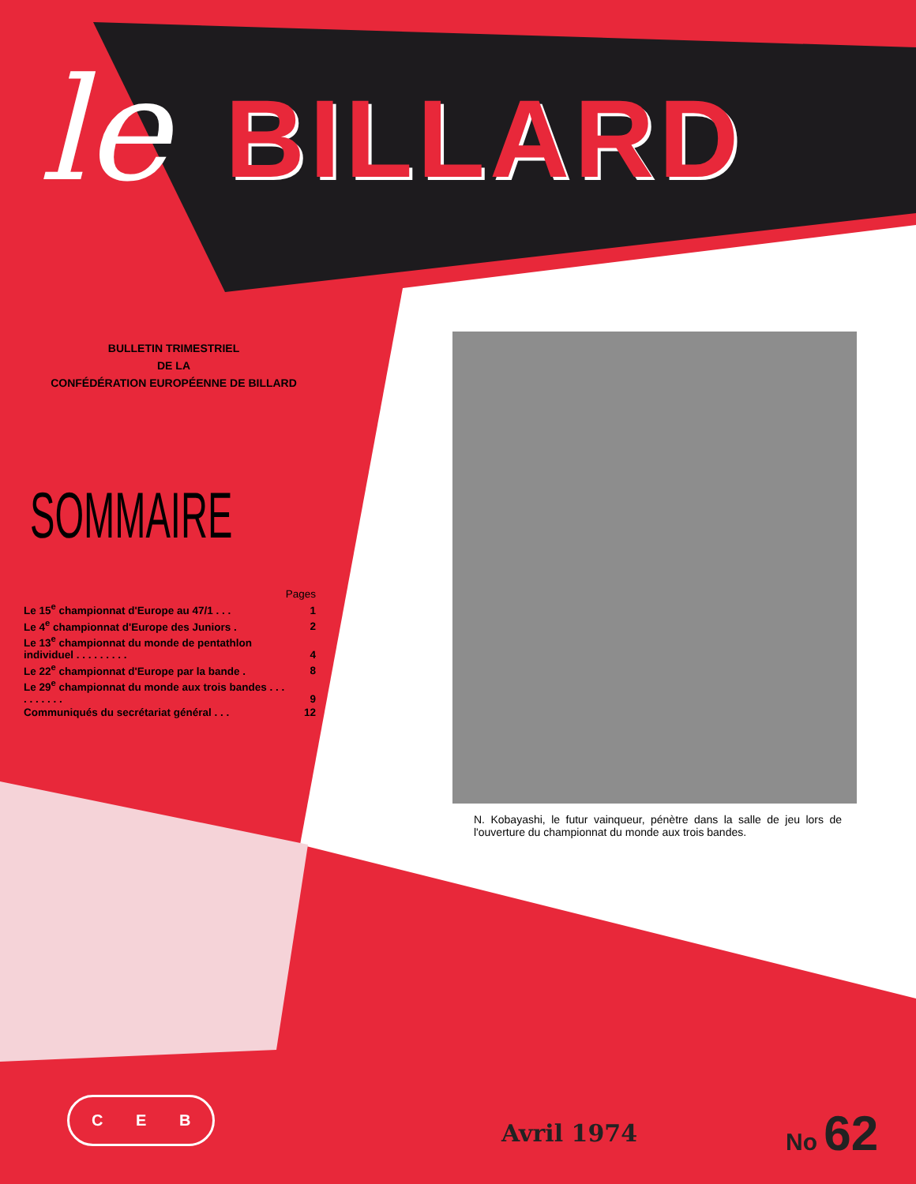le BILLARD
BULLETIN TRIMESTRIEL
DE LA
CONFÉDÉRATION EUROPÉENNE DE BILLARD
SOMMAIRE
| | Pages |
| Le 15<sup>e</sup> championnat d'Europe au 47/1 . . . | 1 |
| Le 4<sup>e</sup> championnat d'Europe des Juniors . | 2 |
| Le 13<sup>e</sup> championnat du monde de pentathlon individuel . . . . . . . . . | 4 |
| Le 22<sup>e</sup> championnat d'Europe par la bande . | 8 |
| Le 29<sup>e</sup> championnat du monde aux trois bandes . . . . . . . . . . | 9 |
| Communiqués du secrétariat général . . . | 12 |
N. Kobayashi, le futur vainqueur, pénètre dans la salle de jeu lors de l'ouverture du championnat du monde aux trois bandes.
C E B
Avril 1974
No 62